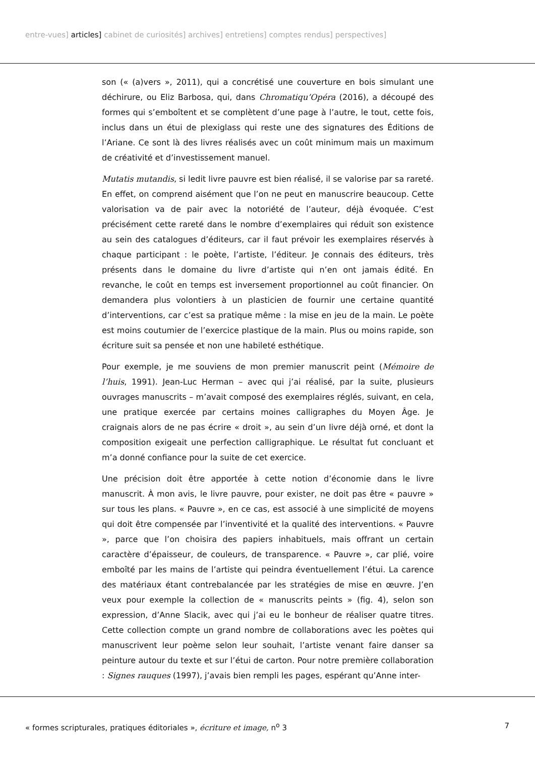entre-vues] articles] cabinet de curiosités] archives] entretiens] comptes rendus] perspectives]
son (« (a)vers », 2011), qui a concrétisé une couverture en bois simulant une déchirure, ou Eliz Barbosa, qui, dans Chromatiqu’Opéra (2016), a découpé des formes qui s’emboîtent et se complètent d’une page à l’autre, le tout, cette fois, inclus dans un étui de plexiglass qui reste une des signatures des Éditions de l’Ariane. Ce sont là des livres réalisés avec un coût minimum mais un maximum de créativité et d’investissement manuel.
Mutatis mutandis, si ledit livre pauvre est bien réalisé, il se valorise par sa rareté. En effet, on comprend aisément que l’on ne peut en manuscrire beaucoup. Cette valorisation va de pair avec la notoriété de l’auteur, déjà évoquée. C’est précisément cette rareté dans le nombre d’exemplaires qui réduit son existence au sein des catalogues d’éditeurs, car il faut prévoir les exemplaires réservés à chaque participant : le poète, l’artiste, l’éditeur. Je connais des éditeurs, très présents dans le domaine du livre d’artiste qui n’en ont jamais édité. En revanche, le coût en temps est inversement proportionnel au coût financier. On demandera plus volontiers à un plasticien de fournir une certaine quantité d’interventions, car c’est sa pratique même : la mise en jeu de la main. Le poète est moins coutumier de l’exercice plastique de la main. Plus ou moins rapide, son écriture suit sa pensée et non une habileté esthétique.
Pour exemple, je me souviens de mon premier manuscrit peint (Mémoire de l’huis, 1991). Jean-Luc Herman – avec qui j’ai réalisé, par la suite, plusieurs ouvrages manuscrits – m’avait composé des exemplaires réglés, suivant, en cela, une pratique exercée par certains moines calligraphes du Moyen Âge. Je craignais alors de ne pas écrire « droit », au sein d’un livre déjà orné, et dont la composition exigeait une perfection calligraphique. Le résultat fut concluant et m’a donné confiance pour la suite de cet exercice.
Une précision doit être apportée à cette notion d’économie dans le livre manuscrit. À mon avis, le livre pauvre, pour exister, ne doit pas être « pauvre » sur tous les plans. « Pauvre », en ce cas, est associé à une simplicité de moyens qui doit être compensée par l’inventivité et la qualité des interventions. « Pauvre », parce que l’on choisira des papiers inhabituels, mais offrant un certain caractère d’épaisseur, de couleurs, de transparence. « Pauvre », car plié, voire emboîté par les mains de l’artiste qui peindra éventuellement l’étui. La carence des matériaux étant contrebalancée par les stratégies de mise en œuvre. J’en veux pour exemple la collection de « manuscrits peints » (fig. 4), selon son expression, d’Anne Slacik, avec qui j’ai eu le bonheur de réaliser quatre titres. Cette collection compte un grand nombre de collaborations avec les poètes qui manuscrivent leur poème selon leur souhait, l’artiste venant faire danser sa peinture autour du texte et sur l’étui de carton. Pour notre première collaboration : Signes rauques (1997), j’avais bien rempli les pages, espérant qu’Anne inter-
« formes scripturales, pratiques éditoriales », écriture et image, n<sup>o</sup> 3 7